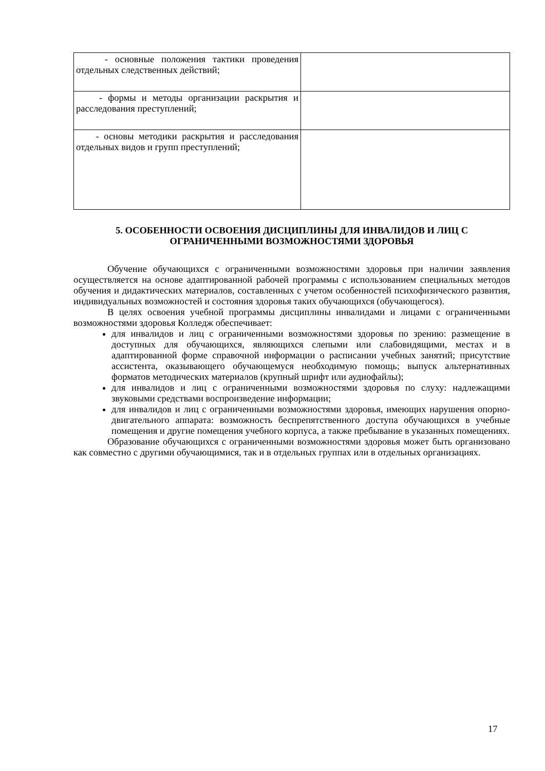| - основные положения тактики проведения отдельных следственных действий; | |
| - формы и методы организации раскрытия и расследования преступлений; | |
| - основы методики раскрытия и расследования отдельных видов и групп преступлений; | |
5. ОСОБЕННОСТИ ОСВОЕНИЯ ДИСЦИПЛИНЫ ДЛЯ ИНВАЛИДОВ И ЛИЦ С ОГРАНИЧЕННЫМИ ВОЗМОЖНОСТЯМИ ЗДОРОВЬЯ
Обучение обучающихся с ограниченными возможностями здоровья при наличии заявления осуществляется на основе адаптированной рабочей программы с использованием специальных методов обучения и дидактических материалов, составленных с учетом особенностей психофизического развития, индивидуальных возможностей и состояния здоровья таких обучающихся (обучающегося).
В целях освоения учебной программы дисциплины инвалидами и лицами с ограниченными возможностями здоровья Колледж обеспечивает:
для инвалидов и лиц с ограниченными возможностями здоровья по зрению: размещение в доступных для обучающихся, являющихся слепыми или слабовидящими, местах и в адаптированной форме справочной информации о расписании учебных занятий; присутствие ассистента, оказывающего обучающемуся необходимую помощь; выпуск альтернативных форматов методических материалов (крупный шрифт или аудиофайлы);
для инвалидов и лиц с ограниченными возможностями здоровья по слуху: надлежащими звуковыми средствами воспроизведение информации;
для инвалидов и лиц с ограниченными возможностями здоровья, имеющих нарушения опорно-двигательного аппарата: возможность беспрепятственного доступа обучающихся в учебные помещения и другие помещения учебного корпуса, а также пребывание в указанных помещениях.
Образование обучающихся с ограниченными возможностями здоровья может быть организовано как совместно с другими обучающимися, так и в отдельных группах или в отдельных организациях.
17